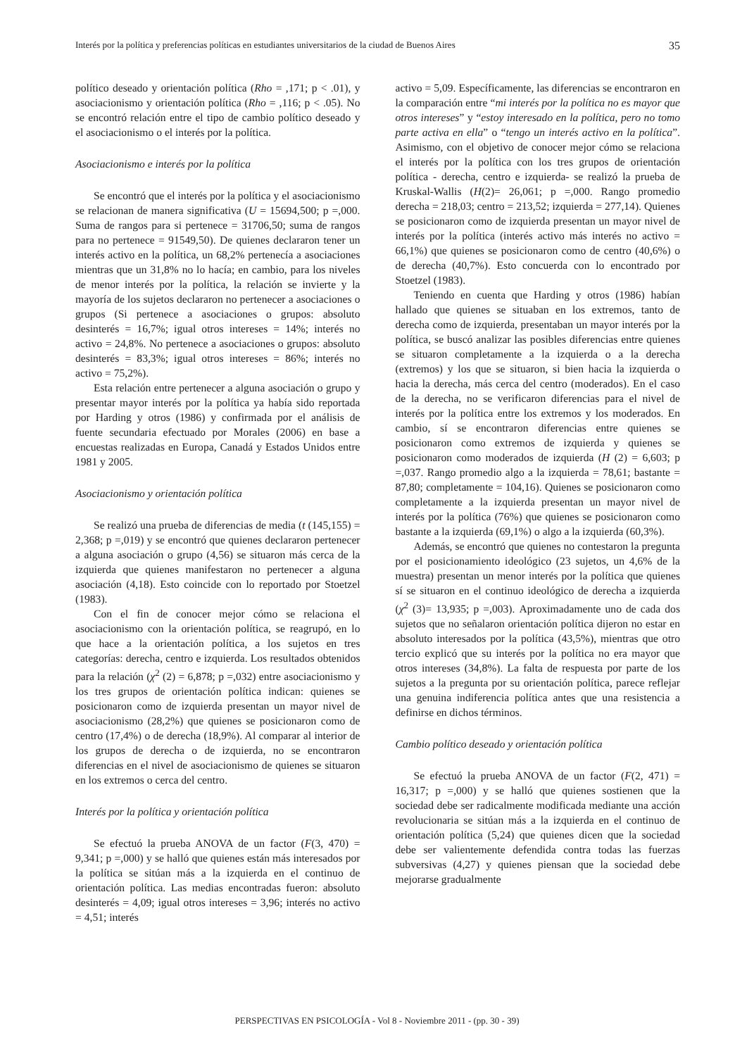Interés por la política y preferencias políticas en estudiantes universitarios de la ciudad de Buenos Aires 35
político deseado y orientación política (Rho = ,171; p < .01), y asociacionismo y orientación política (Rho = ,116; p < .05). No se encontró relación entre el tipo de cambio político deseado y el asociacionismo o el interés por la política.
Asociacionismo e interés por la política
Se encontró que el interés por la política y el asociacionismo se relacionan de manera significativa (U = 15694,500; p =,000. Suma de rangos para si pertenece = 31706,50; suma de rangos para no pertenece = 91549,50). De quienes declararon tener un interés activo en la política, un 68,2% pertenecía a asociaciones mientras que un 31,8% no lo hacía; en cambio, para los niveles de menor interés por la política, la relación se invierte y la mayoría de los sujetos declararon no pertenecer a asociaciones o grupos (Si pertenece a asociaciones o grupos: absoluto desinterés = 16,7%; igual otros intereses = 14%; interés no activo = 24,8%. No pertenece a asociaciones o grupos: absoluto desinterés = 83,3%; igual otros intereses = 86%; interés no activo = 75,2%).
Esta relación entre pertenecer a alguna asociación o grupo y presentar mayor interés por la política ya había sido reportada por Harding y otros (1986) y confirmada por el análisis de fuente secundaria efectuado por Morales (2006) en base a encuestas realizadas en Europa, Canadá y Estados Unidos entre 1981 y 2005.
Asociacionismo y orientación política
Se realizó una prueba de diferencias de media (t (145,155) = 2,368; p =,019) y se encontró que quienes declararon pertenecer a alguna asociación o grupo (4,56) se situaron más cerca de la izquierda que quienes manifestaron no pertenecer a alguna asociación (4,18). Esto coincide con lo reportado por Stoetzel (1983).
Con el fin de conocer mejor cómo se relaciona el asociacionismo con la orientación política, se reagrupó, en lo que hace a la orientación política, a los sujetos en tres categorías: derecha, centro e izquierda. Los resultados obtenidos para la relación (χ<sup>2</sup> (2) = 6,878; p =,032) entre asociacionismo y los tres grupos de orientación política indican: quienes se posicionaron como de izquierda presentan un mayor nivel de asociacionismo (28,2%) que quienes se posicionaron como de centro (17,4%) o de derecha (18,9%). Al comparar al interior de los grupos de derecha o de izquierda, no se encontraron diferencias en el nivel de asociacionismo de quienes se situaron en los extremos o cerca del centro.
Interés por la política y orientación política
Se efectuó la prueba ANOVA de un factor (F(3, 470) = 9,341; p =,000) y se halló que quienes están más interesados por la política se sitúan más a la izquierda en el continuo de orientación política. Las medias encontradas fueron: absoluto desinterés = 4,09; igual otros intereses = 3,96; interés no activo = 4,51; interés
activo = 5,09. Específicamente, las diferencias se encontraron en la comparación entre “mi interés por la política no es mayor que otros intereses” y “estoy interesado en la política, pero no tomo parte activa en ella” o “tengo un interés activo en la política”. Asimismo, con el objetivo de conocer mejor cómo se relaciona el interés por la política con los tres grupos de orientación política - derecha, centro e izquierda- se realizó la prueba de Kruskal-Wallis (H(2)= 26,061; p =,000. Rango promedio derecha = 218,03; centro = 213,52; izquierda = 277,14). Quienes se posicionaron como de izquierda presentan un mayor nivel de interés por la política (interés activo más interés no activo = 66,1%) que quienes se posicionaron como de centro (40,6%) o de derecha (40,7%). Esto concuerda con lo encontrado por Stoetzel (1983).
Teniendo en cuenta que Harding y otros (1986) habían hallado que quienes se situaban en los extremos, tanto de derecha como de izquierda, presentaban un mayor interés por la política, se buscó analizar las posibles diferencias entre quienes se situaron completamente a la izquierda o a la derecha (extremos) y los que se situaron, si bien hacia la izquierda o hacia la derecha, más cerca del centro (moderados). En el caso de la derecha, no se verificaron diferencias para el nivel de interés por la política entre los extremos y los moderados. En cambio, sí se encontraron diferencias entre quienes se posicionaron como extremos de izquierda y quienes se posicionaron como moderados de izquierda (H (2) = 6,603; p =,037. Rango promedio algo a la izquierda = 78,61; bastante = 87,80; completamente = 104,16). Quienes se posicionaron como completamente a la izquierda presentan un mayor nivel de interés por la política (76%) que quienes se posicionaron como bastante a la izquierda (69,1%) o algo a la izquierda (60,3%).
Además, se encontró que quienes no contestaron la pregunta por el posicionamiento ideológico (23 sujetos, un 4,6% de la muestra) presentan un menor interés por la política que quienes sí se situaron en el continuo ideológico de derecha a izquierda (χ<sup>2</sup> (3)= 13,935; p =,003). Aproximadamente uno de cada dos sujetos que no señalaron orientación política dijeron no estar en absoluto interesados por la política (43,5%), mientras que otro tercio explicó que su interés por la política no era mayor que otros intereses (34,8%). La falta de respuesta por parte de los sujetos a la pregunta por su orientación política, parece reflejar una genuina indiferencia política antes que una resistencia a definirse en dichos términos.
Cambio político deseado y orientación política
Se efectuó la prueba ANOVA de un factor (F(2, 471) = 16,317; p =,000) y se halló que quienes sostienen que la sociedad debe ser radicalmente modificada mediante una acción revolucionaria se sitúan más a la izquierda en el continuo de orientación política (5,24) que quienes dicen que la sociedad debe ser valientemente defendida contra todas las fuerzas subversivas (4,27) y quienes piensan que la sociedad debe mejorarse gradualmente
PERSPECTIVAS EN PSICOLOGÍA - Vol 8 - Noviembre 2011 - (pp. 30 - 39)